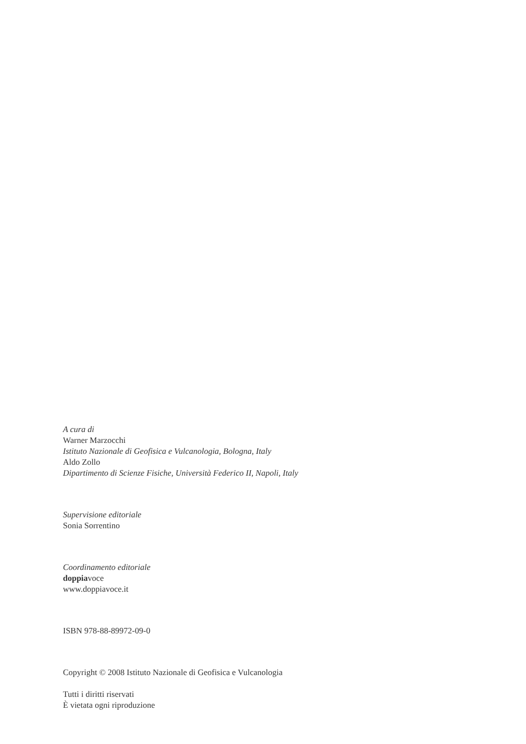A cura di
Warner Marzocchi
Istituto Nazionale di Geofisica e Vulcanologia, Bologna, Italy
Aldo Zollo
Dipartimento di Scienze Fisiche, Università Federico II, Napoli, Italy
Supervisione editoriale
Sonia Sorrentino
Coordinamento editoriale
doppiavoce
www.doppiavoce.it
ISBN 978-88-89972-09-0
Copyright © 2008 Istituto Nazionale di Geofisica e Vulcanologia
Tutti i diritti riservati
È vietata ogni riproduzione